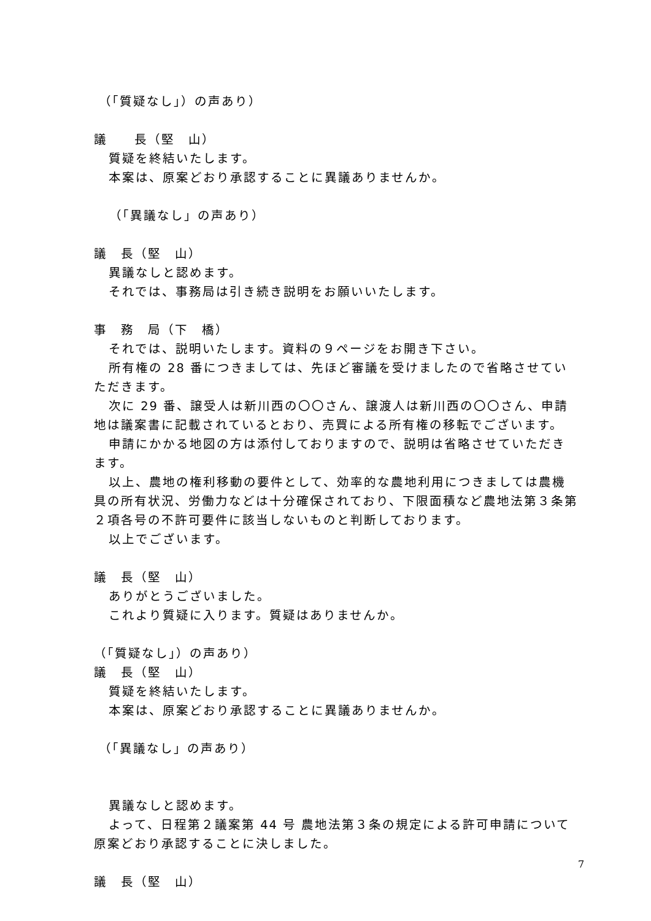（「質疑なし」）の声あり）
議　　長（堅　山）
質疑を終結いたします。
本案は、原案どおり承認することに異議ありませんか。
（「異議なし」の声あり）
議　長（堅　山）
異議なしと認めます。
それでは、事務局は引き続き説明をお願いいたします。
事　務　局（下　橋）
それでは、説明いたします。資料の９ページをお開き下さい。
所有権の 28 番につきましては、先ほど審議を受けましたので省略させていただきます。
次に 29 番、譲受人は新川西の〇〇さん、譲渡人は新川西の〇〇さん、申請地は議案書に記載されているとおり、売買による所有権の移転でございます。
申請にかかる地図の方は添付しておりますので、説明は省略させていただきます。
以上、農地の権利移動の要件として、効率的な農地利用につきましては農機具の所有状況、労働力などは十分確保されており、下限面積など農地法第３条第２項各号の不許可要件に該当しないものと判断しております。
以上でございます。
議　長（堅　山）
ありがとうございました。
これより質疑に入ります。質疑はありませんか。
（「質疑なし」）の声あり）
議　長（堅　山）
質疑を終結いたします。
本案は、原案どおり承認することに異議ありませんか。
（「異議なし」の声あり）
異議なしと認めます。
よって、日程第２議案第 44 号 農地法第３条の規定による許可申請について原案どおり承認することに決しました。
議　長（堅　山）
7